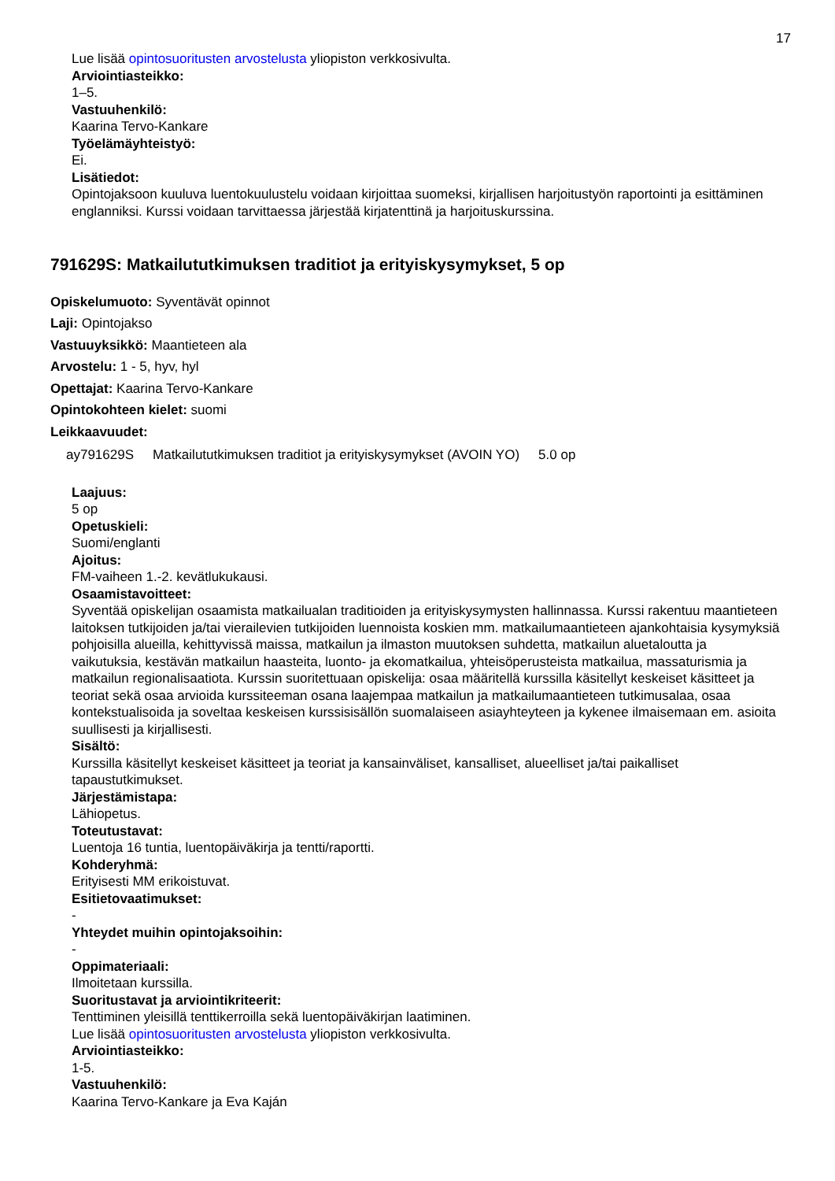17
Lue lisää opintosuoritusten arvostelusta yliopiston verkkosivulta.
Arviointiasteikko:
1–5.
Vastuuhenkilö:
Kaarina Tervo-Kankare
Työelämäyhteistyö:
Ei.
Lisätiedot:
Opintojaksoon kuuluva luentokuulustelu voidaan kirjoittaa suomeksi, kirjallisen harjoitustyön raportointi ja esittäminen englanniksi. Kurssi voidaan tarvittaessa järjestää kirjatenttinä ja harjoituskurssina.
791629S: Matkailututkimuksen traditiot ja erityiskysymykset, 5 op
Opiskelumuoto: Syventävät opinnot
Laji: Opintojakso
Vastuuyksikkö: Maantieteen ala
Arvostelu: 1 - 5, hyv, hyl
Opettajat: Kaarina Tervo-Kankare
Opintokohteen kielet: suomi
Leikkaavuudet:
| ay791629S | Matkailututkimuksen traditiot ja erityiskysymykset (AVOIN YO) | 5.0 op |
Laajuus:
5 op
Opetuskieli:
Suomi/englanti
Ajoitus:
FM-vaiheen 1.-2. kevätlukukausi.
Osaamistavoitteet:
Syventää opiskelijan osaamista matkailualan traditioiden ja erityiskysymysten hallinnassa. Kurssi rakentuu maantieteen laitoksen tutkijoiden ja/tai vierailevien tutkijoiden luennoista koskien mm. matkailumaantieteen ajankohtaisia kysymyksiä pohjoisilla alueilla, kehittyvissä maissa, matkailun ja ilmaston muutoksen suhdetta, matkailun aluetaloutta ja vaikutuksia, kestävän matkailun haasteita, luonto- ja ekomatkailua, yhteisöperusteista matkailua, massaturismia ja matkailun regionalisaatiota. Kurssin suoritettuaan opiskelija: osaa määritellä kurssilla käsitellyt keskeiset käsitteet ja teoriat sekä osaa arvioida kurssiteeman osana laajempaa matkailun ja matkailumaantieteen tutkimusalaa, osaa kontekstualisoida ja soveltaa keskeisen kurssisisällön suomalaiseen asiayhteyteen ja kykenee ilmaisemaan em. asioita suullisesti ja kirjallisesti.
Sisältö:
Kurssilla käsitellyt keskeiset käsitteet ja teoriat ja kansainväliset, kansalliset, alueelliset ja/tai paikalliset tapaustutkimukset.
Järjestämistapa:
Lähiopetus.
Toteutustavat:
Luentoja 16 tuntia, luentopäiväkirja ja tentti/raportti.
Kohderyhmä:
Erityisesti MM erikoistuvat.
Esitietovaatimukset:
-
Yhteydet muihin opintojaksoihin:
-
Oppimateriaali:
Ilmoitetaan kurssilla.
Suoritustavat ja arviointikriteerit:
Tenttiminen yleisillä tenttikerroilla sekä luentopäiväkirjan laatiminen.
Lue lisää opintosuoritusten arvostelusta yliopiston verkkosivulta.
Arviointiasteikko:
1-5.
Vastuuhenkilö:
Kaarina Tervo-Kankare ja Eva Kaján